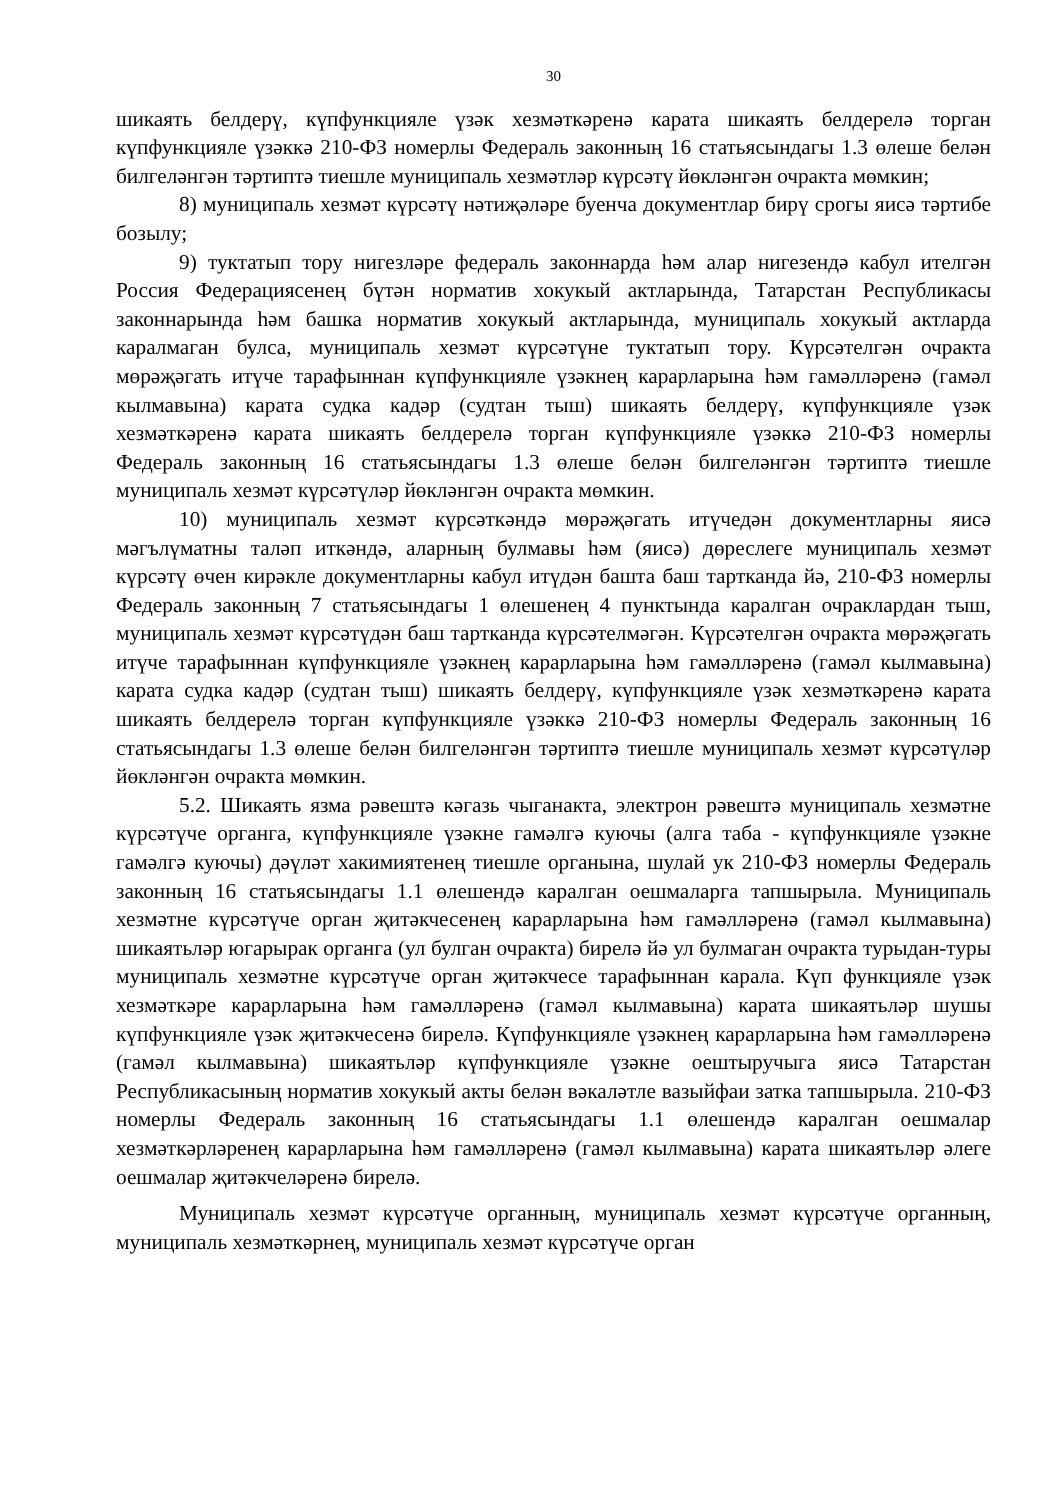30
шикаять белдерү, күпфункцияле үзәк хезмәткәренә карата шикаять белдерелә торган күпфункцияле үзәккә 210-ФЗ номерлы Федераль законның 16 статьясындагы 1.3 өлеше белән билгеләнгән тәртиптә тиешле муниципаль хезмәтләр күрсәтү йөкләнгән очракта мөмкин;
8) муниципаль хезмәт күрсәтү нәтиҗәләре буенча документлар бирү срогы яисә тәртибе бозылу;
9) туктатып тору нигезләре федераль законнарда һәм алар нигезендә кабул ителгән Россия Федерациясенең бүтән норматив хокукый актларында, Татарстан Республикасы законнарында һәм башка норматив хокукый актларында, муниципаль хокукый актларда каралмаган булса, муниципаль хезмәт күрсәтүне туктатып тору. Күрсәтелгән очракта мөрәҗәгать итүче тарафыннан күпфункцияле үзәкнең карарларына һәм гамәлләренә (гамәл кылмавына) карата судка кадәр (судтан тыш) шикаять белдерү, күпфункцияле үзәк хезмәткәренә карата шикаять белдерелә торган күпфункцияле үзәккә 210-ФЗ номерлы Федераль законның 16 статьясындагы 1.3 өлеше белән билгеләнгән тәртиптә тиешле муниципаль хезмәт күрсәтүләр йөкләнгән очракта мөмкин.
10) муниципаль хезмәт күрсәткәндә мөрәҗәгать итүчедән документларны яисә мәгълүматны таләп иткәндә, аларның булмавы һәм (яисә) дөреслеге муниципаль хезмәт күрсәтү өчен кирәкле документларны кабул итүдән башта баш тартканда йә, 210-ФЗ номерлы Федераль законның 7 статьясындагы 1 өлешенең 4 пунктында каралган очраклардан тыш, муниципаль хезмәт күрсәтүдән баш тартканда күрсәтелмәгән. Күрсәтелгән очракта мөрәҗәгать итүче тарафыннан күпфункцияле үзәкнең карарларына һәм гамәлләренә (гамәл кылмавына) карата судка кадәр (судтан тыш) шикаять белдерү, күпфункцияле үзәк хезмәткәренә карата шикаять белдерелә торган күпфункцияле үзәккә 210-ФЗ номерлы Федераль законның 16 статьясындагы 1.3 өлеше белән билгеләнгән тәртиптә тиешле муниципаль хезмәт күрсәтүләр йөкләнгән очракта мөмкин.
5.2. Шикаять язма рәвештә кәгазь чыганакта, электрон рәвештә муниципаль хезмәтне күрсәтүче органга, күпфункцияле үзәкне гамәлгә куючы (алга таба - күпфункцияле үзәкне гамәлгә куючы) дәүләт хакимиятенең тиешле органына, шулай ук 210-ФЗ номерлы Федераль законның 16 статьясындагы 1.1 өлешендә каралган оешмаларга тапшырыла. Муниципаль хезмәтне күрсәтүче орган җитәкчесенең карарларына һәм гамәлләренә (гамәл кылмавына) шикаятьләр югарырак органга (ул булган очракта) бирелә йә ул булмаган очракта турыдан-туры муниципаль хезмәтне күрсәтүче орган җитәкчесе тарафыннан карала. Күп функцияле үзәк хезмәткәре карарларына һәм гамәлләренә (гамәл кылмавына) карата шикаятьләр шушы күпфункцияле үзәк җитәкчесенә бирелә. Күпфункцияле үзәкнең карарларына һәм гамәлләренә (гамәл кылмавына) шикаятьләр күпфункцияле үзәкне оештыручыга яисә Татарстан Республикасының норматив хокукый акты белән вәкаләтле вазыйфаи затка тапшырыла. 210-ФЗ номерлы Федераль законның 16 статьясындагы 1.1 өлешендә каралган оешмалар хезмәткәрләренең карарларына һәм гамәлләренә (гамәл кылмавына) карата шикаятьләр әлеге оешмалар җитәкчеләренә бирелә.
Муниципаль хезмәт күрсәтүче органның, муниципаль хезмәт күрсәтүче органның, муниципаль хезмәткәрнең, муниципаль хезмәт күрсәтүче орган